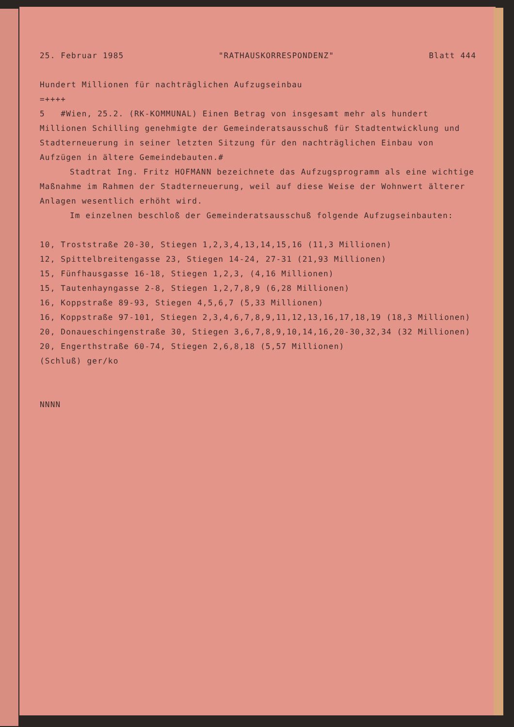25. Februar 1985 "RATHAUSKORRESPONDENZ" Blatt 444
Hundert Millionen für nachträglichen Aufzugseinbau
=++++
5 #Wien, 25.2. (RK-KOMMUNAL) Einen Betrag von insgesamt mehr als hundert Millionen Schilling genehmigte der Gemeinderatsausschuß für Stadtentwicklung und Stadterneuerung in seiner letzten Sitzung für den nachträglichen Einbau von Aufzügen in ältere Gemeindebauten.#
Stadtrat Ing. Fritz HOFMANN bezeichnete das Aufzugsprogramm als eine wichtige Maßnahme im Rahmen der Stadterneuerung, weil auf diese Weise der Wohnwert älterer Anlagen wesentlich erhöht wird.
Im einzelnen beschloß der Gemeinderatsausschuß folgende Aufzugseinbauten:
10, Troststraße 20-30, Stiegen 1,2,3,4,13,14,15,16 (11,3 Millionen)
12, Spittelbreitengasse 23, Stiegen 14-24, 27-31 (21,93 Millionen)
15, Fünfhausgasse 16-18, Stiegen 1,2,3, (4,16 Millionen)
15, Tautenhayngasse 2-8, Stiegen 1,2,7,8,9 (6,28 Millionen)
16, Koppstraße 89-93, Stiegen 4,5,6,7 (5,33 Millionen)
16, Koppstraße 97-101, Stiegen 2,3,4,6,7,8,9,11,12,13,16,17,18,19 (18,3 Millionen)
20, Donaueschingenstraße 30, Stiegen 3,6,7,8,9,10,14,16,20-30,32,34 (32 Millionen)
20, Engerthstraße 60-74, Stiegen 2,6,8,18 (5,57 Millionen)
(Schluß) ger/ko
NNNN